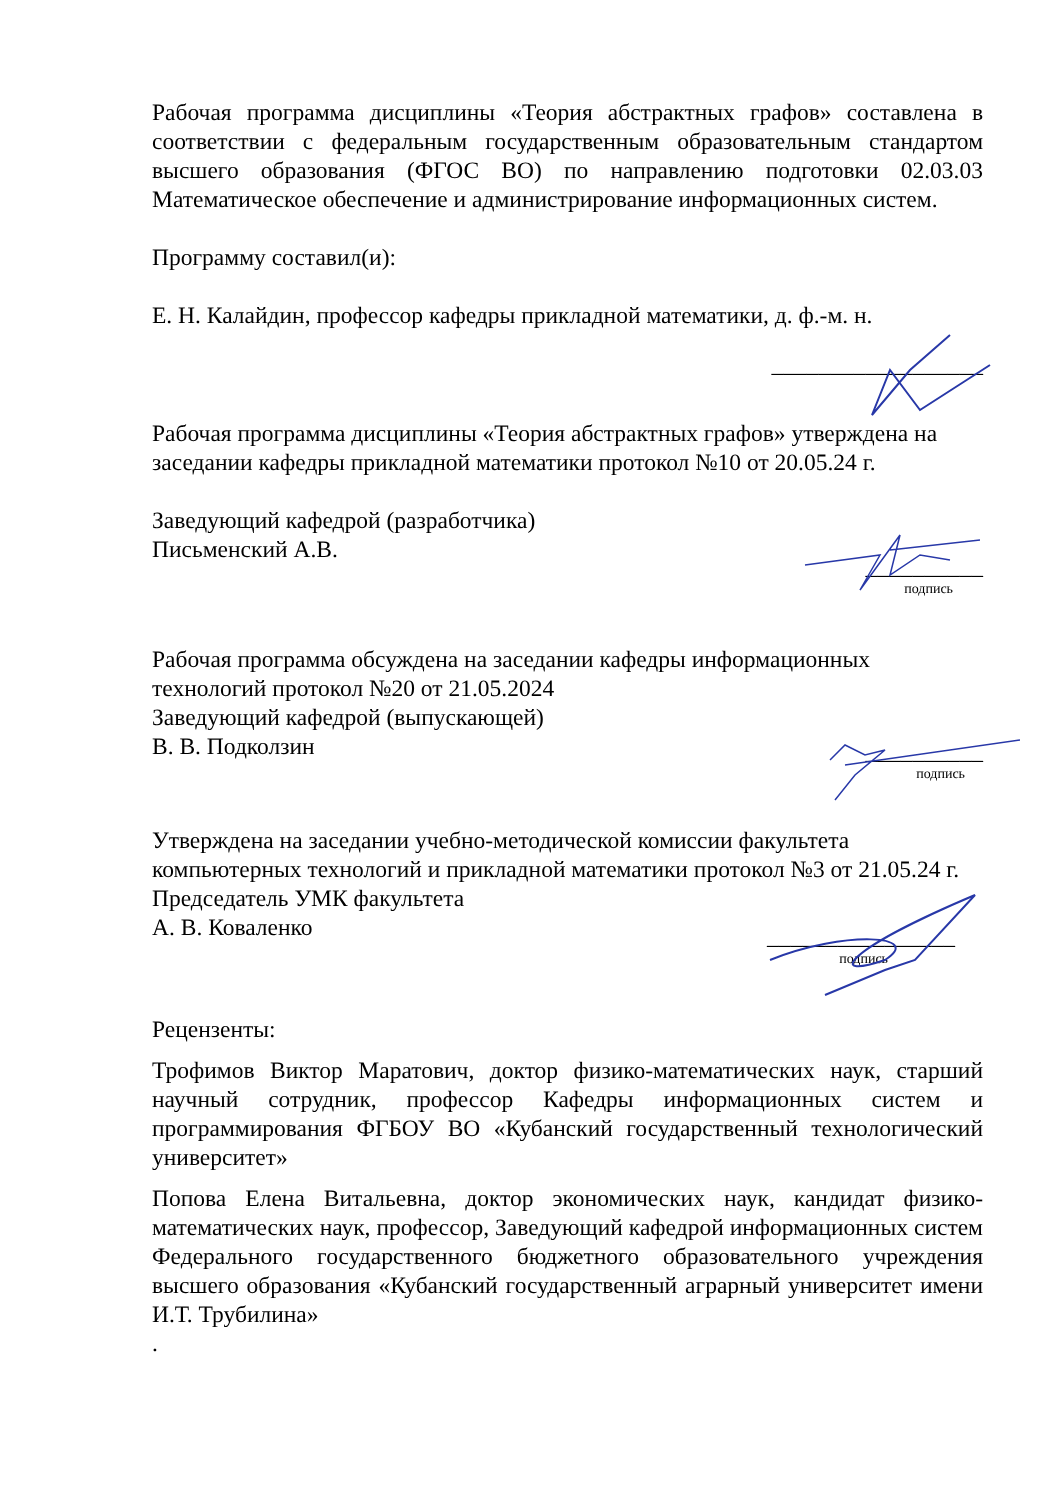Рабочая программа дисциплины «Теория абстрактных графов» составлена в соответствии с федеральным государственным образовательным стандартом высшего образования (ФГОС ВО) по направлению подготовки 02.03.03 Математическое обеспечение и администрирование информационных систем.
Программу составил(и):
Е. Н. Калайдин, профессор кафедры прикладной математики, д. ф.-м. н.
__________________
Рабочая программа дисциплины «Теория абстрактных графов» утверждена на заседании кафедры прикладной математики протокол №10 от 20.05.24 г.
Заведующий кафедрой (разработчика)
Письменский А.В.
__________
подпись
Рабочая программа обсуждена на заседании кафедры информационных технологий протокол №20 от 21.05.2024
Заведующий кафедрой (выпускающей)
В. В. Подколзин
__________
подпись
Утверждена на заседании учебно-методической комиссии факультета компьютерных технологий и прикладной математики протокол №3 от 21.05.24 г.
Председатель УМК факультета
А. В. Коваленко
________________
подпись
Рецензенты:
Трофимов Виктор Маратович, доктор физико-математических наук, старший научный сотрудник, профессор Кафедры информационных систем и программирования ФГБОУ ВО «Кубанский государственный технологический университет»
Попова Елена Витальевна, доктор экономических наук, кандидат физико-математических наук, профессор, Заведующий кафедрой информационных систем Федерального государственного бюджетного образовательного учреждения высшего образования «Кубанский государственный аграрный университет имени И.Т. Трубилина»
.